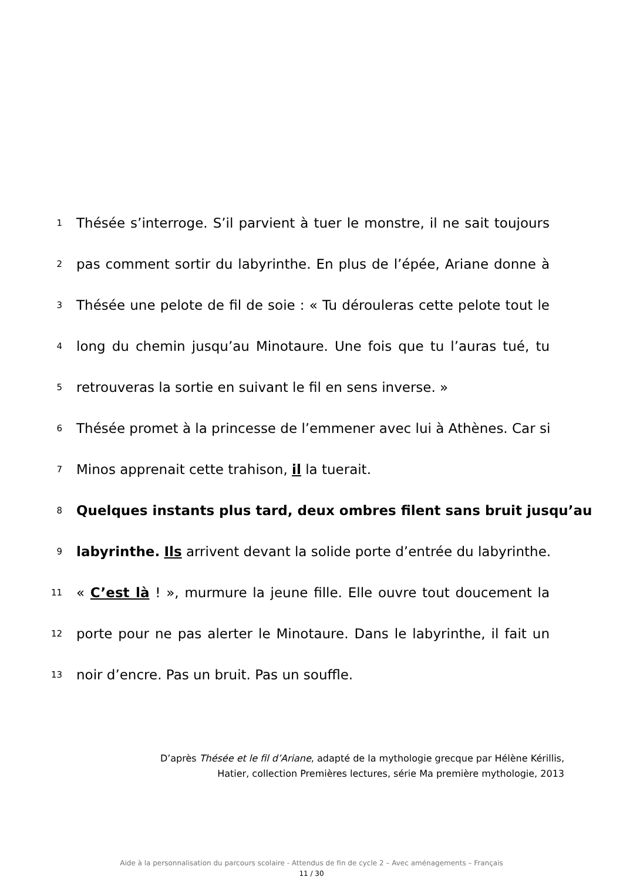1
Thésée s’interroge. S’il parvient à tuer le monstre, il ne sait toujours
2
pas comment sortir du labyrinthe. En plus de l’épée, Ariane donne à
3
Thésée une pelote de fil de soie : « Tu dérouleras cette pelote tout le
4
long du chemin jusqu’au Minotaure. Une fois que tu l’auras tué, tu
5
retrouveras la sortie en suivant le fil en sens inverse. »
6
Thésée promet à la princesse de l’emmener avec lui à Athènes. Car si
7
Minos apprenait cette trahison, il la tuerait.
8
Quelques instants plus tard, deux ombres filent sans bruit jusqu’au
9
labyrinthe. Ils arrivent devant la solide porte d’entrée du labyrinthe.
11
« C’est là ! », murmure la jeune fille. Elle ouvre tout doucement la
12
porte pour ne pas alerter le Minotaure. Dans le labyrinthe, il fait un
13
noir d’encre. Pas un bruit. Pas un souffle.
D’après Thésée et le fil d’Ariane, adapté de la mythologie grecque par Hélène Kérillis,
Hatier, collection Premières lectures, série Ma première mythologie, 2013
Aide à la personnalisation du parcours scolaire - Attendus de fin de cycle 2 – Avec aménagements – Français
11 / 30